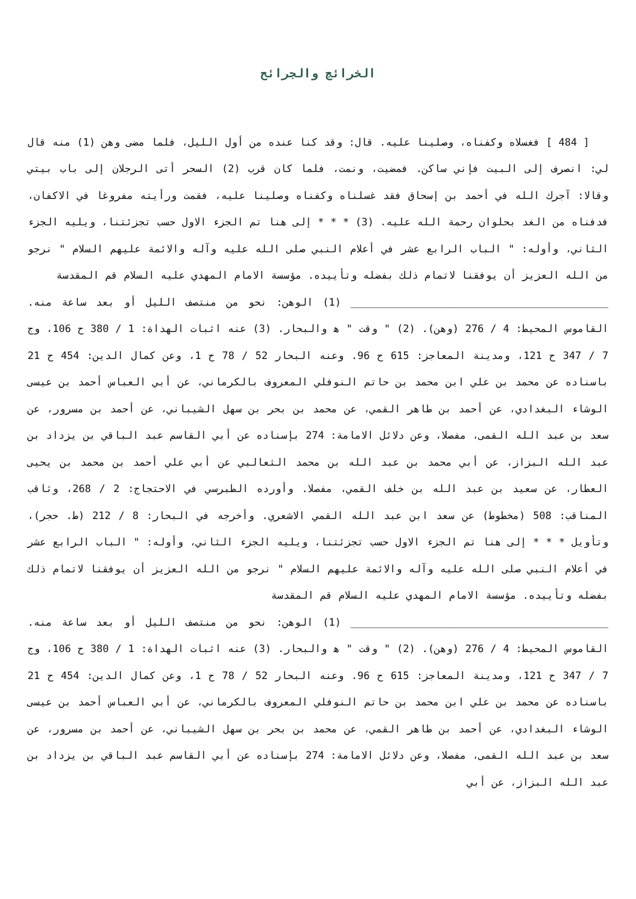الخرائج والجرائح
[ 484 ] فغسلاه وكفناه، وصلينا عليه. قال: وقد كنا عنده من أول الليل، فلما مضى وهن (1) منه قال لي: انصرف إلى البيت فإني ساكن. فمضيت، ونمت، فلما كان قرب (2) السحر أتى الرجلان إلى باب بيتي وقالا: آجرك الله في أحمد بن إسحاق فقد غسلناه وكفناه وصلينا عليه، فقمت ورأيته مفروغا في الاكفان، فدفناه من الغد بحلوان رحمة الله عليه. (3) * * * إلى هنا تم الجزء الاول حسب تجزئتنا، ويليه الجزء الثاني، وأوله: " الباب الرابع عشر في أعلام النبي صلى الله عليه وآله والائمة عليهم السلام " نرجو من الله العزيز أن يوفقنا لاتمام ذلك بفضله وتأييده. مؤسسة الامام المهدي عليه السلام قم المقدسة
__________________________________________ (1) الوهن: نحو من منتصف الليل أو بعد ساعة منه. القاموس المحيط: 4 / 276 (وهن). (2) " وقت " ه‍ والبحار. (3) عنه اثبات الهداة: 1 / 380 ح 106، وج 7 / 347 ح 121، ومدينة المعاجز: 615 ح 96. وعنه البحار 52 / 78 ح 1، وعن كمال الدين: 454 ح 21 باسناده عن محمد بن علي ابن محمد بن حاتم النوفلي المعروف بالكرماني، عن أبي العباس أحمد بن عيسى الوشاء البغدادي، عن أحمد بن طاهر القمي، عن محمد بن بحر بن سهل الشيباني، عن أحمد بن مسرور، عن سعد بن عبد الله القمى، مفصلا، وعن دلائل الامامة: 274 بإسناده عن أبي القاسم عبد الباقي بن يزداد بن عبد الله البزاز، عن أبي محمد بن عبد الله بن محمد الثعالبي عن أبي علي أحمد بن محمد بن يحيى العطار، عن سعيد بن عبد الله بن خلف القمي، مفصلا. وأورده الطبرسي في الاحتجاج: 2 / 268، وثاقب المناقب: 508 (مخطوط) عن سعد ابن عبد الله القمي الاشعري. وأخرجه في البحار: 8 / 212 (ط. حجر)، وتأويل * * * إلى هنا تم الجزء الاول حسب تجزئتنا، ويليه الجزء الثاني، وأوله: " الباب الرابع عشر في أعلام النبي صلى الله عليه وآله والائمة عليهم السلام " نرجو من الله العزيز أن يوفقنا لاتمام ذلك بفضله وتأييده. مؤسسة الامام المهدي عليه السلام قم المقدسة
__________________________________________ (1) الوهن: نحو من منتصف الليل أو بعد ساعة منه. القاموس المحيط: 4 / 276 (وهن). (2) " وقت " ه‍ والبحار. (3) عنه اثبات الهداة: 1 / 380 ح 106، وج 7 / 347 ح 121، ومدينة المعاجز: 615 ح 96. وعنه البحار 52 / 78 ح 1، وعن كمال الدين: 454 ح 21 باسناده عن محمد بن علي ابن محمد بن حاتم النوفلي المعروف بالكرماني، عن أبي العباس أحمد بن عيسى الوشاء البغدادي، عن أحمد بن طاهر القمي، عن محمد بن بحر بن سهل الشيباني، عن أحمد بن مسرور، عن سعد بن عبد الله القمى، مفصلا، وعن دلائل الامامة: 274 بإسناده عن أبي القاسم عبد الباقي بن يزداد بن عبد الله البزاز، عن أبي